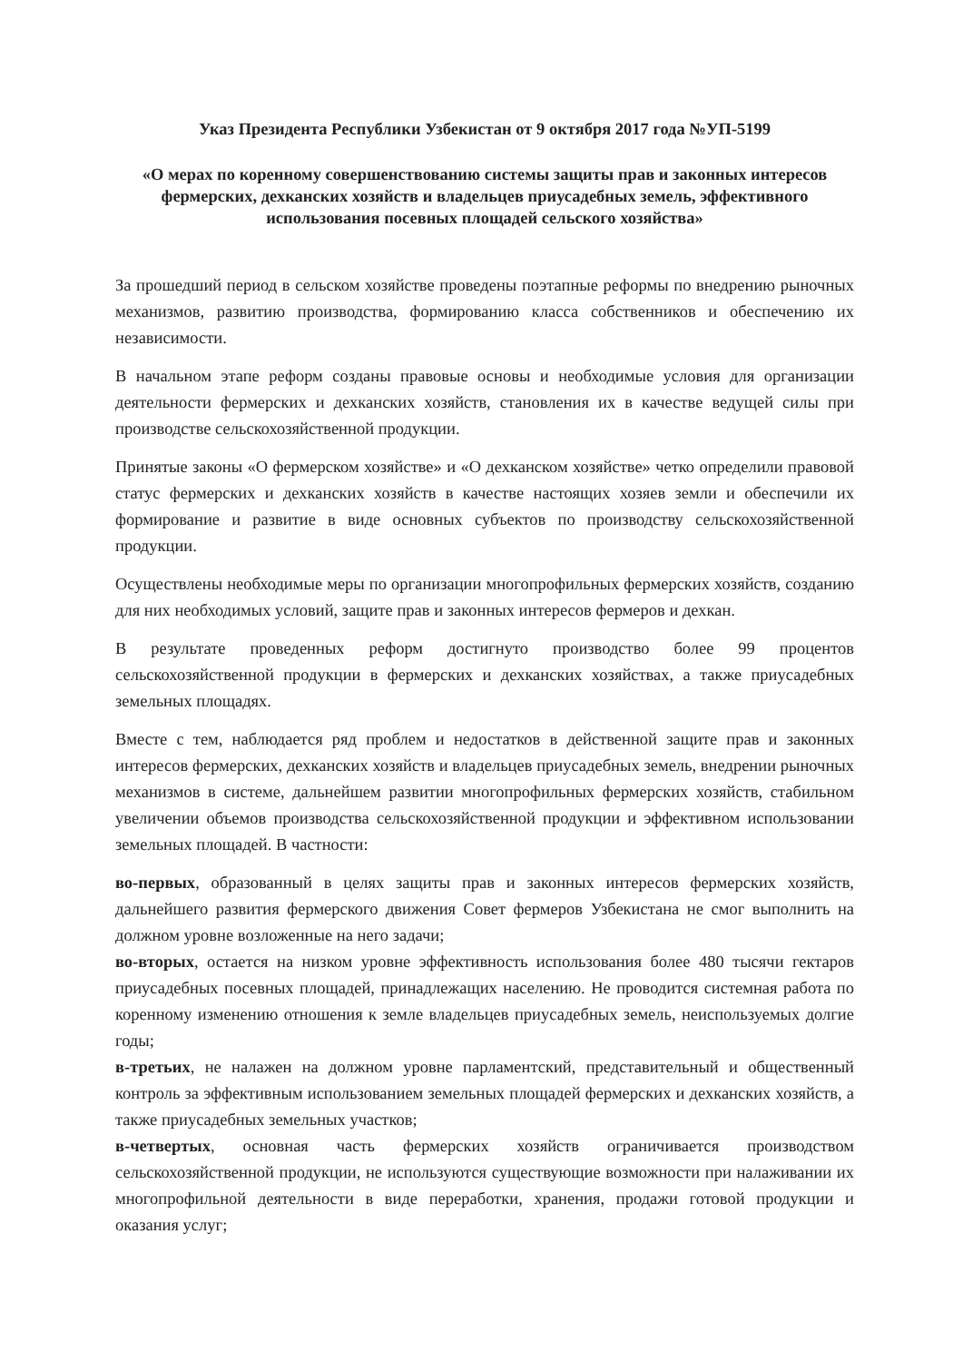Указ Президента Республики Узбекистан от 9 октября 2017 года №УП-5199
«О мерах по коренному совершенствованию системы защиты прав и законных интересов фермерских, дехканских хозяйств и владельцев приусадебных земель, эффективного использования посевных площадей сельского хозяйства»
За прошедший период в сельском хозяйстве проведены поэтапные реформы по внедрению рыночных механизмов, развитию производства, формированию класса собственников и обеспечению их независимости.
В начальном этапе реформ созданы правовые основы и необходимые условия для организации деятельности фермерских и дехканских хозяйств, становления их в качестве ведущей силы при производстве сельскохозяйственной продукции.
Принятые законы «О фермерском хозяйстве» и «О дехканском хозяйстве» четко определили правовой статус фермерских и дехканских хозяйств в качестве настоящих хозяев земли и обеспечили их формирование и развитие в виде основных субъектов по производству сельскохозяйственной продукции.
Осуществлены необходимые меры по организации многопрофильных фермерских хозяйств, созданию для них необходимых условий, защите прав и законных интересов фермеров и дехкан.
В результате проведенных реформ достигнуто производство более 99 процентов сельскохозяйственной продукции в фермерских и дехканских хозяйствах, а также приусадебных земельных площадях.
Вместе с тем, наблюдается ряд проблем и недостатков в действенной защите прав и законных интересов фермерских, дехканских хозяйств и владельцев приусадебных земель, внедрении рыночных механизмов в системе, дальнейшем развитии многопрофильных фермерских хозяйств, стабильном увеличении объемов производства сельскохозяйственной продукции и эффективном использовании земельных площадей. В частности:
во-первых, образованный в целях защиты прав и законных интересов фермерских хозяйств, дальнейшего развития фермерского движения Совет фермеров Узбекистана не смог выполнить на должном уровне возложенные на него задачи;
во-вторых, остается на низком уровне эффективность использования более 480 тысячи гектаров приусадебных посевных площадей, принадлежащих населению. Не проводится системная работа по коренному изменению отношения к земле владельцев приусадебных земель, неиспользуемых долгие годы;
в-третьих, не налажен на должном уровне парламентский, представительный и общественный контроль за эффективным использованием земельных площадей фермерских и дехканских хозяйств, а также приусадебных земельных участков;
в-четвертых, основная часть фермерских хозяйств ограничивается производством сельскохозяйственной продукции, не используются существующие возможности при налаживании их многопрофильной деятельности в виде переработки, хранения, продажи готовой продукции и оказания услуг;